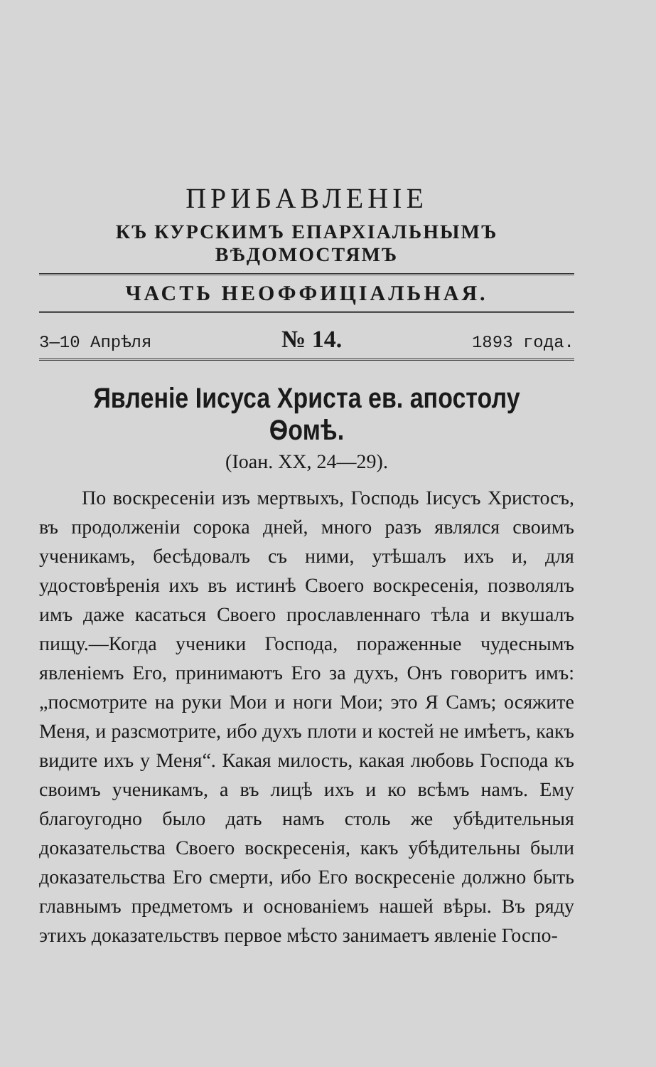ПРИБАВЛЕНІЕ
КЪ КУРСКИМЪ ЕПАРХІАЛЬНЫМЪ ВѢДОМОСТЯМЪ
ЧАСТЬ НЕОФФИЦІАЛЬНАЯ.
3—10 Апрѣля № 14. 1893 года.
Явленіе Іисуса Христа ев. апостолу Ѳомѣ.
(Іоан. XX, 24—29).
По воскресеніи изъ мертвыхъ, Господь Іисусъ Христосъ, въ продолженіи сорока дней, много разъ являлся своимъ ученикамъ, бесѣдовалъ съ ними, утѣшалъ ихъ и, для удостовѣренія ихъ въ истинѣ Своего воскресенія, позволялъ имъ даже касаться Своего прославленнаго тѣла и вкушалъ пищу.—Когда ученики Господа, пораженные чудеснымъ явленіемъ Его, принимаютъ Его за духъ, Онъ говоритъ имъ: „посмотрите на руки Мои и ноги Мои; это Я Самъ; осяжите Меня, и разсмотрите, ибо духъ плоти и костей не имѣетъ, какъ видите ихъ у Меня“. Какая милость, какая любовь Господа къ своимъ ученикамъ, а въ лицѣ ихъ и ко всѣмъ намъ. Ему благоугодно было дать намъ столь же убѣдительныя доказательства Своего воскресенія, какъ убѣдительны были доказательства Его смерти, ибо Его воскресеніе должно быть главнымъ предметомъ и основаніемъ нашей вѣры. Въ ряду этихъ доказательствъ первое мѣсто занимаетъ явленіе Госпо-